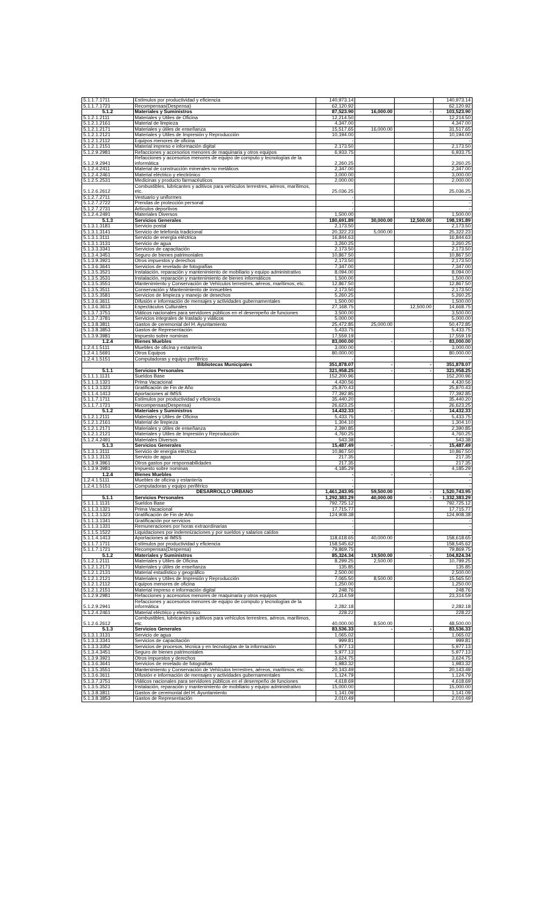| 5.1.1.7.1711 | Estímulos por productividad y eficiencia | 140,973.14 | | | 140,973.14 |
| 5.1.1.7.1721 | Recompensas(Despensa) | 62,120.92 | | | 62,120.92 |
| 5.1.2 | Materiales y Suministros | 87,523.90 | 16,000.00 | - | 103,523.90 |
| 5.1.2.1.2111 | Materiales y Útiles de Oficina | 12,214.50 | | | 12,214.50 |
| 5.1.2.1.2161 | Material de limpieza | 4,347.00 | | | 4,347.00 |
| 5.1.2.1.2171 | Materiales y útiles de enseñanza | 15,517.65 | 16,000.00 | | 31,517.65 |
| 5.1.2.1.2121 | Materiales y Útiles de Impresión y Reproducción | 10,194.00 | | | 10,194.00 |
| 5.1.2.1.2112 | Equipos menores de oficina | - | | | - |
| 5.1.2.1.2151 | Material impreso e información digital | 2,173.50 | | | 2,173.50 |
| 5.1.2.9.2981 | Refacciones y accesorios menores de maquinaria y otros equipos | 6,933.75 | | | 6,933.75 |
| 5.1.2.9.2941 | Refacciones y accesorios menores de equipo de computo y tecnologías de la informática | 2,260.25 | | | 2,260.25 |
| 5.1.2.4.2411 | Material de construcción minerales no metálicos | 2,347.00 | | | 2,347.00 |
| 5.1.2.4.2461 | Material eléctrico y electrónico | 3,000.00 | | | 3,000.00 |
| 5.1.2.5.2531 | Medicinas y producto farmacéuticos | 2,000.00 | | | 2,000.00 |
| 5.1.2.6.2612 | Combustibles, lubricantes y aditivos para vehículos terrestres, aéreos, marítimos, etc. | 25,036.25 | | | 25,036.25 |
| 5.1.2.7.2711 | Vestuario y uniformes | - | | | - |
| 5.1.2.7.2722 | Prendas de protección personal | - | | | - |
| 5.1.2.7.2731 | Artículos deportivos | - | | | - |
| 5.1.2.4.2491 | Materiales Diversos | 1,500.00 | | | 1,500.00 |
| 5.1.3 | Servicios Generales | 180,691.89 | 30,000.00 | 12,500.00 | 198,191.89 |
| 5.1.3.1.3181 | Servicio postal | 2,173.50 | | | 2,173.50 |
| 5.1.3.1.3141 | Servicio de telefonía tradicional | 20,322.23 | 5,000.00 | | 25,322.23 |
| 5.1.3.1.3111 | Servicio de energía eléctrica | 16,844.63 | | | 16,844.63 |
| 5.1.3.1.3131 | Servicio de agua | 3,260.25 | | | 3,260.25 |
| 5.1.3.3.3341 | Servicios de capacitación | 2,173.50 | | | 2,173.50 |
| 5.1.3.4.3451 | Seguro de bienes patrimoniales | 10,867.50 | | | 10,867.50 |
| 5.1.3.9.3921 | Otros impuestos y derechos | 2,173.50 | | | 2,173.50 |
| 5.1.3.6.3641 | Servicios de revelado de fotografías | 7,347.00 | | | 7,347.00 |
| 5.1.3.5.3521 | Instalación, reparación y mantenimiento de mobiliario y equipo administrativo | 8,094.00 | | | 8,094.00 |
| 5.1.3.5.3531 | Instalación, reparación y mantenimiento de bienes informáticos | 1,500.00 | | | 1,500.00 |
| 5.1.3.5.3551 | Mantenimiento y Conservación de Vehículos terrestres, aéreos, marítimos, etc. | 12,867.50 | | | 12,867.50 |
| 5.1.3.5.3511 | Conservación y Mantenimiento de inmuebles | 2,173.50 | | | 2,173.50 |
| 5.1.3.5.3581 | Servicios de limpieza y manejo de desechos | 5,260.25 | | | 5,260.25 |
| 5.1.3.6.3611 | Difusión e información de mensajes y actividades gubernamentales | 1,500.00 | | | 1,500.00 |
| 5.1.3.6.3613 | Espectáculos Culturales | 27,168.75 | | 12,500.00 | 14,668.75 |
| 5.1.3.7.3751 | Viáticos nacionales para servidores públicos en el desempeño de funciones | 3,500.00 | | | 3,500.00 |
| 5.1.3.7.3781 | Servicios integrales de traslado y viáticos | 5,000.00 | | | 5,000.00 |
| 5.1.3.8.3811 | Gastos de ceremonial del H. Ayuntamiento | 25,472.85 | 25,000.00 | | 50,472.85 |
| 5.1.3.8.3853 | Gastos de Representación | 5,433.75 | | | 5,433.75 |
| 5.1.3.9.3981 | Impuesto sobre nominas | 17,559.19 | | | 17,559.19 |
| 1.2.4 | Bienes Muebles | 83,000.00 | - | - | 83,000.00 |
| 1.2.4.1.5111 | Muebles de oficina y estantería | 3,000.00 | | | 3,000.00 |
| 1.2.4.1.5691 | Otros Equipos | 80,000.00 | | | 80,000.00 |
| 1.2.4.1.5151 | Computadoras y equipo periférico | - | | | - |
| | Bibliotecas Municipales | 351,878.07 | - | - | 351,878.07 |
| 5.1.1 | Servicios Personales | 321,958.25 | - | - | 321,958.25 |
| 5.1.1.1.1131 | Sueldos Base | 152,200.96 | | | 152,200.96 |
| 5.1.1.3.1321 | Prima Vacacional | 4,430.56 | | | 4,430.56 |
| 5.1.1.3.1323 | Gratificación de Fin de Año | 25,870.43 | | | 25,870.43 |
| 5.1.1.4.1413 | Aportaciones al IMSS | 77,392.85 | | | 77,392.85 |
| 5.1.1.7.1711 | Estímulos por productividad y eficiencia | 35,440.20 | | | 35,440.20 |
| 5.1.1.7.1721 | Recompensas(Despensa) | 26,623.25 | | | 26,623.25 |
| 5.1.2 | Materiales y Suministros | 14,432.33 | - | - | 14,432.33 |
| 5.1.2.1.2111 | Materiales y Útiles de Oficina | 5,433.75 | | | 5,433.75 |
| 5.1.2.1.2161 | Material de limpieza | 1,304.10 | | | 1,304.10 |
| 5.1.2.1.2171 | Materiales y útiles de enseñanza | 2,390.85 | | | 2,390.85 |
| 5.1.2.1.2121 | Materiales y Útiles de Impresión y Reproducción | 4,760.25 | | | 4,760.25 |
| 5.1.2.4.2491 | Materiales Diversos | 543.38 | | | 543.38 |
| 5.1.3 | Servicios Generales | 15,487.49 | - | - | 15,487.49 |
| 5.1.3.1.3111 | Servicio de energía eléctrica | 10,867.50 | | | 10,867.50 |
| 5.1.3.1.3131 | Servicio de agua | 217.35 | | | 217.35 |
| 5.1.3.9.3961 | Otros gastos por responsabilidades | 217.35 | | | 217.35 |
| 5.1.3.9.3981 | Impuesto sobre nominas | 4,185.29 | | | 4,185.29 |
| 1.2.4 | Bienes Muebles | - | - | - | - |
| 1.2.4.1.5111 | Muebles de oficina y estantería | - | | | - |
| 1.2.4.1.5151 | Computadoras y equipo periférico | - | | | - |
| | DESARROLLO URBANO | 1,461,243.95 | 59,500.00 | - | 1,520,743.95 |
| 5.1.1 | Servicios Personales | 1,292,383.29 | 40,000.00 | - | 1,332,383.29 |
| 5.1.1.1.1131 | Sueldos Base | 792,725.12 | | | 792,725.12 |
| 5.1.1.3.1321 | Prima Vacacional | 17,715.77 | | | 17,715.77 |
| 5.1.1.3.1323 | Gratificación de Fin de Año | 124,908.38 | | | 124,908.38 |
| 5.1.1.3.1341 | Gratificación por servicios | - | | | - |
| 5.1.1.3.1331 | Remuneraciones por horas extraordinarias | - | | | - |
| 5.1.1.5.1522 | Liquidaciones por indemnizaciones y por sueldos y salarios caídos | - | | | - |
| 5.1.1.4.1413 | Aportaciones al IMSS | 118,618.65 | 40,000.00 | | 158,618.65 |
| 5.1.1.7.1711 | Estímulos por productividad y eficiencia | 158,545.62 | | | 158,545.62 |
| 5.1.1.7.1721 | Recompensas(Despensa) | 79,869.75 | | | 79,869.75 |
| 5.1.2 | Materiales y Suministros | 85,324.34 | 19,500.00 | - | 104,824.34 |
| 5.1.2.1.2111 | Materiales y Útiles de Oficina | 8,299.25 | 2,500.00 | | 10,799.25 |
| 5.1.2.1.2171 | Materiales y útiles de enseñanza | 135.85 | | | 135.85 |
| 5.1.2.1.2131 | Material estadístico y geográfico | 2,500.00 | | | 2,500.00 |
| 5.1.2.1.2121 | Materiales y Útiles de Impresión y Reproducción | 7,065.50 | 8,500.00 | | 15,565.50 |
| 5.1.2.1.2112 | Equipos menores de oficina | 1,250.00 | | | 1,250.00 |
| 5.1.2.1.2151 | Material impreso e información digital | 248.76 | | | 248.76 |
| 5.1.2.9.2981 | Refacciones y accesorios menores de maquinaria y otros equipos | 23,314.59 | | | 23,314.59 |
| 5.1.2.9.2941 | Refacciones y accesorios menores de equipo de computo y tecnologías de la informática | 2,282.18 | | | 2,282.18 |
| 5.1.2.4.2461 | Material eléctrico y electrónico | 228.22 | | | 228.22 |
| 5.1.2.6.2612 | Combustibles, lubricantes y aditivos para vehículos terrestres, aéreos, marítimos, etc. | 40,000.00 | 8,500.00 | | 48,500.00 |
| 5.1.3 | Servicios Generales | 83,536.33 | - | - | 83,536.33 |
| 5.1.3.1.3131 | Servicio de agua | 1,065.02 | | | 1,065.02 |
| 5.1.3.3.3341 | Servicios de capacitación | 999.81 | | | 999.81 |
| 5.1.3.3.3352 | Servicios de procesos, técnica y en tecnologías de la información | 5,977.13 | | | 5,977.13 |
| 5.1.3.4.3451 | Seguro de bienes patrimoniales | 5,977.13 | | | 5,977.13 |
| 5.1.3.9.3921 | Otros impuestos y derechos | 3,624.75 | | | 3,624.75 |
| 5.1.3.6.3641 | Servicios de revelado de fotografías | 1,983.32 | | | 1,983.32 |
| 5.1.3.5.3551 | Mantenimiento y Conservación de Vehículos terrestres, aéreos, marítimos, etc. | 20,143.49 | | | 20,143.49 |
| 5.1.3.6.3611 | Difusión e información de mensajes y actividades gubernamentales | 1,124.79 | | | 1,124.79 |
| 5.1.3.7.3751 | Viáticos nacionales para servidores públicos en el desempeño de funciones | 4,618.69 | | | 4,618.69 |
| 5.1.3.5.3521 | Instalación, reparación y mantenimiento de mobiliario y equipo administrativo | 15,000.00 | | | 15,000.00 |
| 5.1.3.8.3811 | Gastos de ceremonial del H. Ayuntamiento | 1,141.09 | | | 1,141.09 |
| 5.1.3.8.3853 | Gastos de Representación | 2,010.49 | | | 2,010.49 |